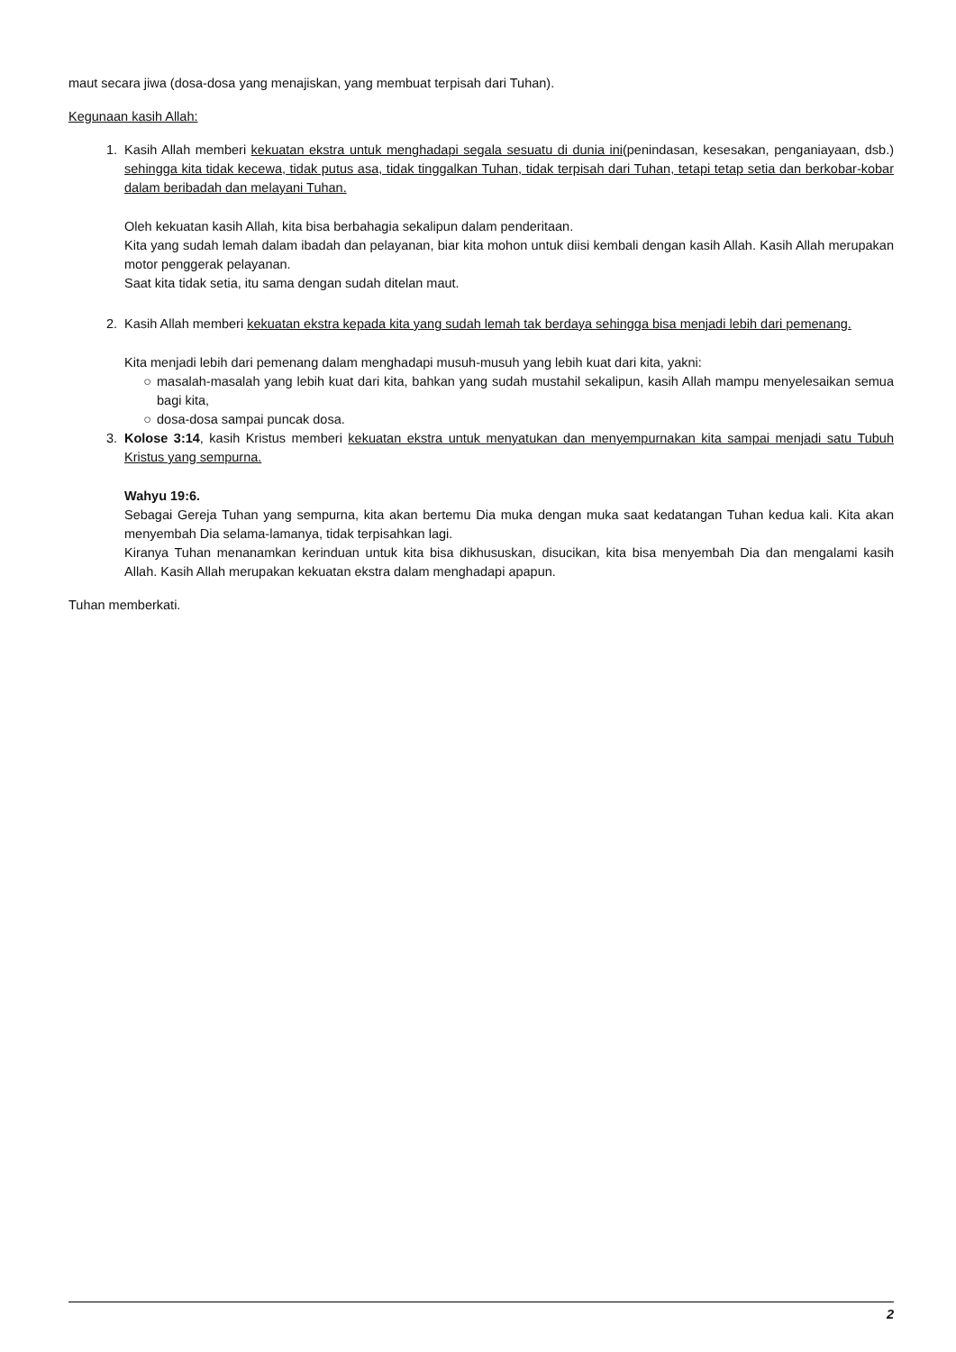maut secara jiwa (dosa-dosa yang menajiskan, yang membuat terpisah dari Tuhan).
Kegunaan kasih Allah:
1. Kasih Allah memberi kekuatan ekstra untuk menghadapi segala sesuatu di dunia ini(penindasan, kesesakan, penganiayaan, dsb.) sehingga kita tidak kecewa, tidak putus asa, tidak tinggalkan Tuhan, tidak terpisah dari Tuhan, tetapi tetap setia dan berkobar-kobar dalam beribadah dan melayani Tuhan.
Oleh kekuatan kasih Allah, kita bisa berbahagia sekalipun dalam penderitaan.
Kita yang sudah lemah dalam ibadah dan pelayanan, biar kita mohon untuk diisi kembali dengan kasih Allah. Kasih Allah merupakan motor penggerak pelayanan.
Saat kita tidak setia, itu sama dengan sudah ditelan maut.
2. Kasih Allah memberi kekuatan ekstra kepada kita yang sudah lemah tak berdaya sehingga bisa menjadi lebih dari pemenang.
Kita menjadi lebih dari pemenang dalam menghadapi musuh-musuh yang lebih kuat dari kita, yakni:
○ masalah-masalah yang lebih kuat dari kita, bahkan yang sudah mustahil sekalipun, kasih Allah mampu menyelesaikan semua bagi kita,
○ dosa-dosa sampai puncak dosa.
3. Kolose 3:14, kasih Kristus memberi kekuatan ekstra untuk menyatukan dan menyempurnakan kita sampai menjadi satu Tubuh Kristus yang sempurna.
Wahyu 19:6.
Sebagai Gereja Tuhan yang sempurna, kita akan bertemu Dia muka dengan muka saat kedatangan Tuhan kedua kali. Kita akan menyembah Dia selama-lamanya, tidak terpisahkan lagi.
Kiranya Tuhan menanamkan kerinduan untuk kita bisa dikhususkan, disucikan, kita bisa menyembah Dia dan mengalami kasih Allah. Kasih Allah merupakan kekuatan ekstra dalam menghadapi apapun.
Tuhan memberkati.
2